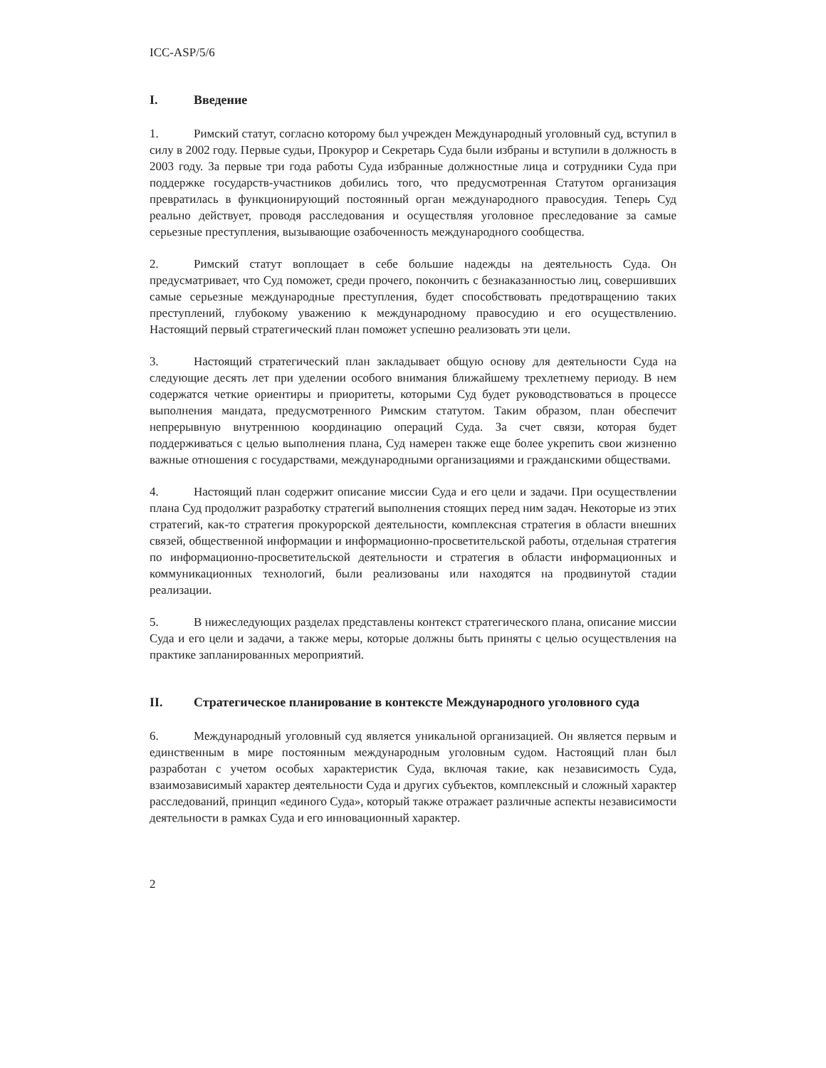ICC-ASP/5/6
I. Введение
1. Римский статут, согласно которому был учрежден Международный уголовный суд, вступил в силу в 2002 году. Первые судьи, Прокурор и Секретарь Суда были избраны и вступили в должность в 2003 году. За первые три года работы Суда избранные должностные лица и сотрудники Суда при поддержке государств-участников добились того, что предусмотренная Статутом организация превратилась в функционирующий постоянный орган международного правосудия. Теперь Суд реально действует, проводя расследования и осуществляя уголовное преследование за самые серьезные преступления, вызывающие озабоченность международного сообщества.
2. Римский статут воплощает в себе большие надежды на деятельность Суда. Он предусматривает, что Суд поможет, среди прочего, покончить с безнаказанностью лиц, совершивших самые серьезные международные преступления, будет способствовать предотвращению таких преступлений, глубокому уважению к международному правосудию и его осуществлению. Настоящий первый стратегический план поможет успешно реализовать эти цели.
3. Настоящий стратегический план закладывает общую основу для деятельности Суда на следующие десять лет при уделении особого внимания ближайшему трехлетнему периоду. В нем содержатся четкие ориентиры и приоритеты, которыми Суд будет руководствоваться в процессе выполнения мандата, предусмотренного Римским статутом. Таким образом, план обеспечит непрерывную внутреннюю координацию операций Суда. За счет связи, которая будет поддерживаться с целью выполнения плана, Суд намерен также еще более укрепить свои жизненно важные отношения с государствами, международными организациями и гражданскими обществами.
4. Настоящий план содержит описание миссии Суда и его цели и задачи. При осуществлении плана Суд продолжит разработку стратегий выполнения стоящих перед ним задач. Некоторые из этих стратегий, как-то стратегия прокурорской деятельности, комплексная стратегия в области внешних связей, общественной информации и информационно-просветительской работы, отдельная стратегия по информационно-просветительской деятельности и стратегия в области информационных и коммуникационных технологий, были реализованы или находятся на продвинутой стадии реализации.
5. В нижеследующих разделах представлены контекст стратегического плана, описание миссии Суда и его цели и задачи, а также меры, которые должны быть приняты с целью осуществления на практике запланированных мероприятий.
II. Стратегическое планирование в контексте Международного уголовного суда
6. Международный уголовный суд является уникальной организацией. Он является первым и единственным в мире постоянным международным уголовным судом. Настоящий план был разработан с учетом особых характеристик Суда, включая такие, как независимость Суда, взаимозависимый характер деятельности Суда и других субъектов, комплексный и сложный характер расследований, принцип «единого Суда», который также отражает различные аспекты независимости деятельности в рамках Суда и его инновационный характер.
2